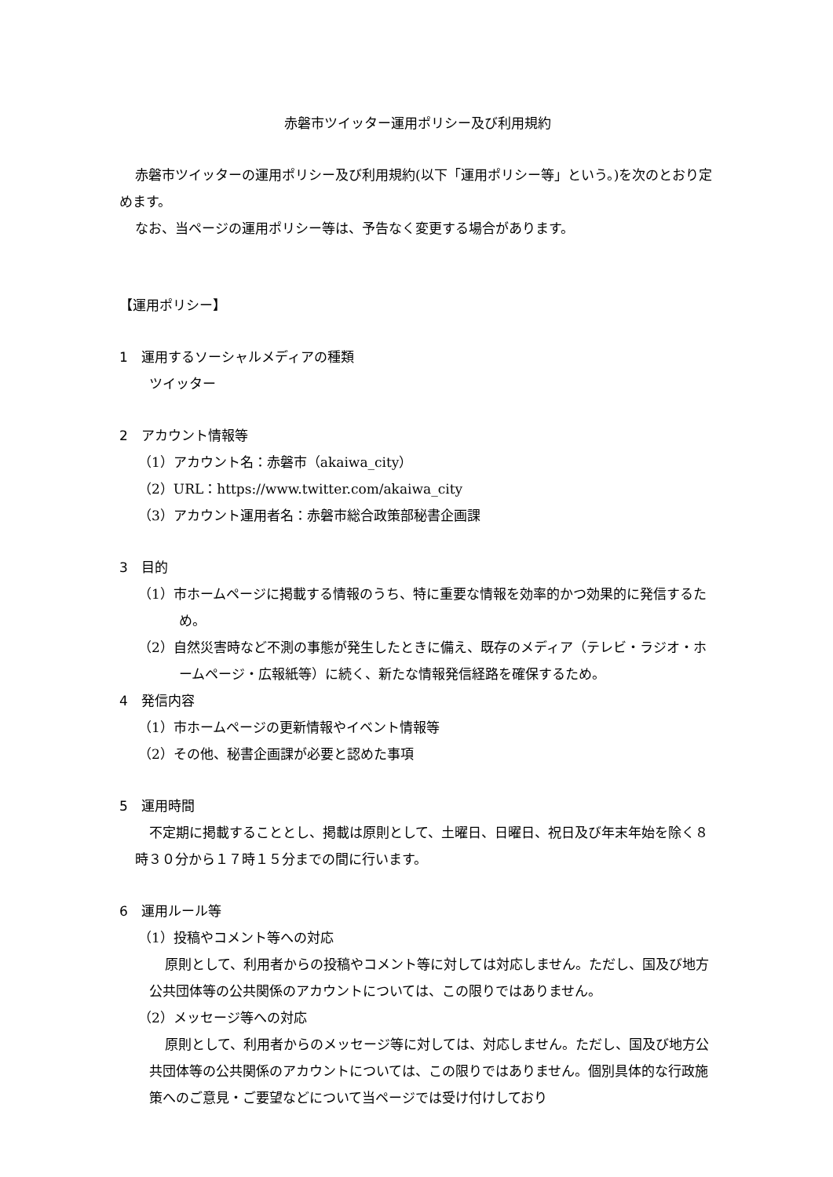赤磐市ツイッター運用ポリシー及び利用規約
赤磐市ツイッターの運用ポリシー及び利用規約(以下「運用ポリシー等」という。)を次のとおり定めます。
なお、当ページの運用ポリシー等は、予告なく変更する場合があります。
【運用ポリシー】
1　運用するソーシャルメディアの種類
ツイッター
2　アカウント情報等
（1）アカウント名：赤磐市（akaiwa_city）
（2）URL：https://www.twitter.com/akaiwa_city
（3）アカウント運用者名：赤磐市総合政策部秘書企画課
3　目的
（1）市ホームページに掲載する情報のうち、特に重要な情報を効率的かつ効果的に発信するため。
（2）自然災害時など不測の事態が発生したときに備え、既存のメディア（テレビ・ラジオ・ホームページ・広報紙等）に続く、新たな情報発信経路を確保するため。
4　発信内容
（1）市ホームページの更新情報やイベント情報等
（2）その他、秘書企画課が必要と認めた事項
5　運用時間
不定期に掲載することとし、掲載は原則として、土曜日、日曜日、祝日及び年末年始を除く８時３０分から１７時１５分までの間に行います。
6　運用ルール等
（1）投稿やコメント等への対応
原則として、利用者からの投稿やコメント等に対しては対応しません。ただし、国及び地方公共団体等の公共関係のアカウントについては、この限りではありません。
（2）メッセージ等への対応
原則として、利用者からのメッセージ等に対しては、対応しません。ただし、国及び地方公共団体等の公共関係のアカウントについては、この限りではありません。個別具体的な行政施策へのご意見・ご要望などについて当ページでは受け付けしており